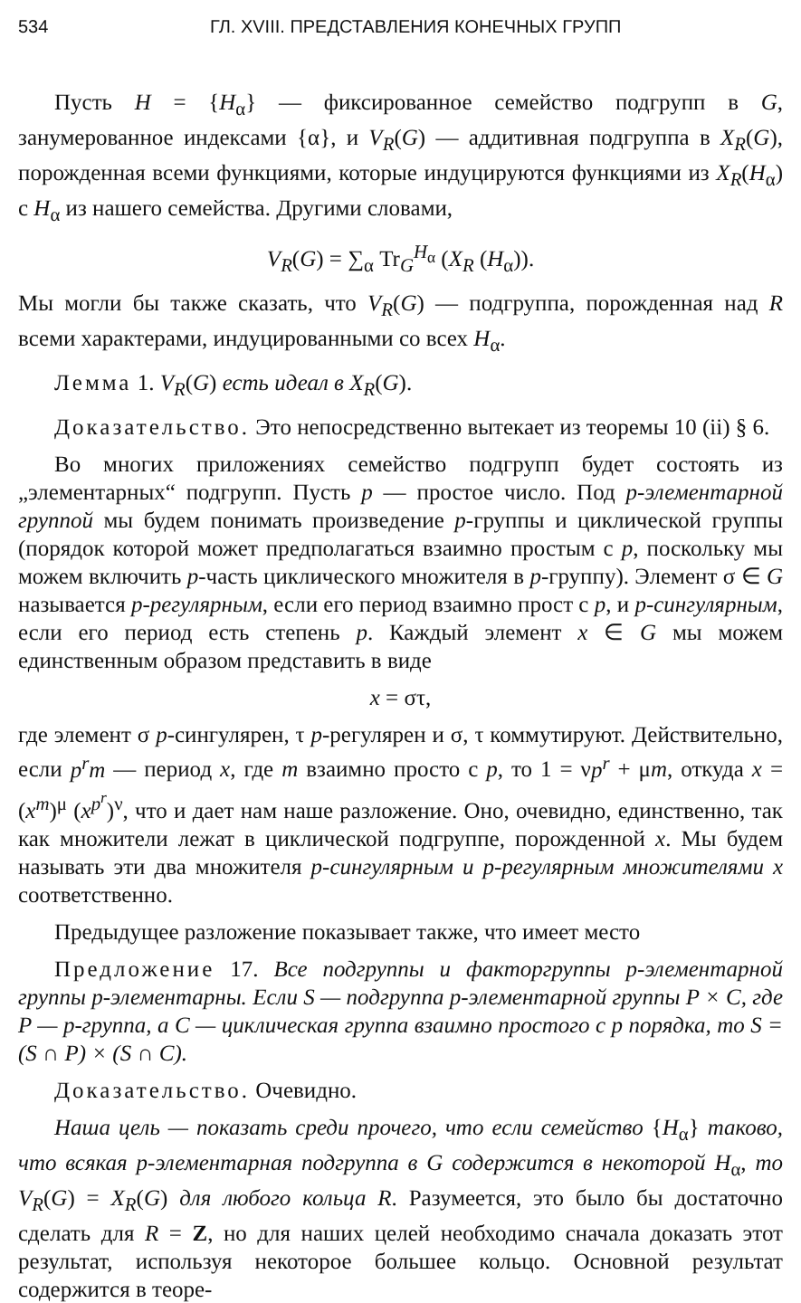534 ГЛ. XVIII. ПРЕДСТАВЛЕНИЯ КОНЕЧНЫХ ГРУПП
Пусть H = {H<sub>α</sub>} — фиксированное семейство подгрупп в G, занумерованное индексами {α}, и V<sub>R</sub>(G) — аддитивная подгруппа в X<sub>R</sub>(G), порожденная всеми функциями, которые индуцируются функциями из X<sub>R</sub>(H<sub>α</sub>) с H<sub>α</sub> из нашего семейства. Другими словами,
V<sub>R</sub>(G) = ∑<sub>α</sub> Tr<sub>G</sub><sup>H<sub>α</sub></sup> (X<sub>R</sub> (H<sub>α</sub>)).
Мы могли бы также сказать, что V<sub>R</sub>(G) — подгруппа, порожденная над R всеми характерами, индуцированными со всех H<sub>α</sub>.
Лемма 1. V<sub>R</sub>(G) есть идеал в X<sub>R</sub>(G).
Доказательство. Это непосредственно вытекает из теоремы 10 (ii) § 6.
Во многих приложениях семейство подгрупп будет состоять из „элементарных“ подгрупп. Пусть p — простое число. Под p-элементарной группой мы будем понимать произведение p-группы и циклической группы (порядок которой может предполагаться взаимно простым с p, поскольку мы можем включить p-часть циклического множителя в p-группу). Элемент σ ∈ G называется p-регулярным, если его период взаимно прост с p, и p-сингулярным, если его период есть степень p. Каждый элемент x ∈ G мы можем единственным образом представить в виде
x = στ,
где элемент σ p-сингулярен, τ p-регулярен и σ, τ коммутируют. Действительно, если p<sup>r</sup>m — период x, где m взаимно просто с p, то 1 = νp<sup>r</sup> + μm, откуда x = (x<sup>m</sup>)<sup>μ</sup> (x<sup>p<sup>r</sup></sup>)<sup>ν</sup>, что и дает нам наше разложение. Оно, очевидно, единственно, так как множители лежат в циклической подгруппе, порожденной x. Мы будем называть эти два множителя p-сингулярным и p-регулярным множителями x соответственно.
Предыдущее разложение показывает также, что имеет место
Предложение 17. Все подгруппы и факторгруппы p-элементарной группы p-элементарны. Если S — подгруппа p-элементарной группы P × C, где P — p-группа, а C — циклическая группа взаимно простого с p порядка, то S = (S ∩ P) × (S ∩ C).
Доказательство. Очевидно.
Наша цель — показать среди прочего, что если семейство {H<sub>α</sub>} таково, что всякая p-элементарная подгруппа в G содержится в некоторой H<sub>α</sub>, то V<sub>R</sub>(G) = X<sub>R</sub>(G) для любого кольца R. Разумеется, это было бы достаточно сделать для R = Z, но для наших целей необходимо сначала доказать этот результат, используя некоторое большее кольцо. Основной результат содержится в теоре-